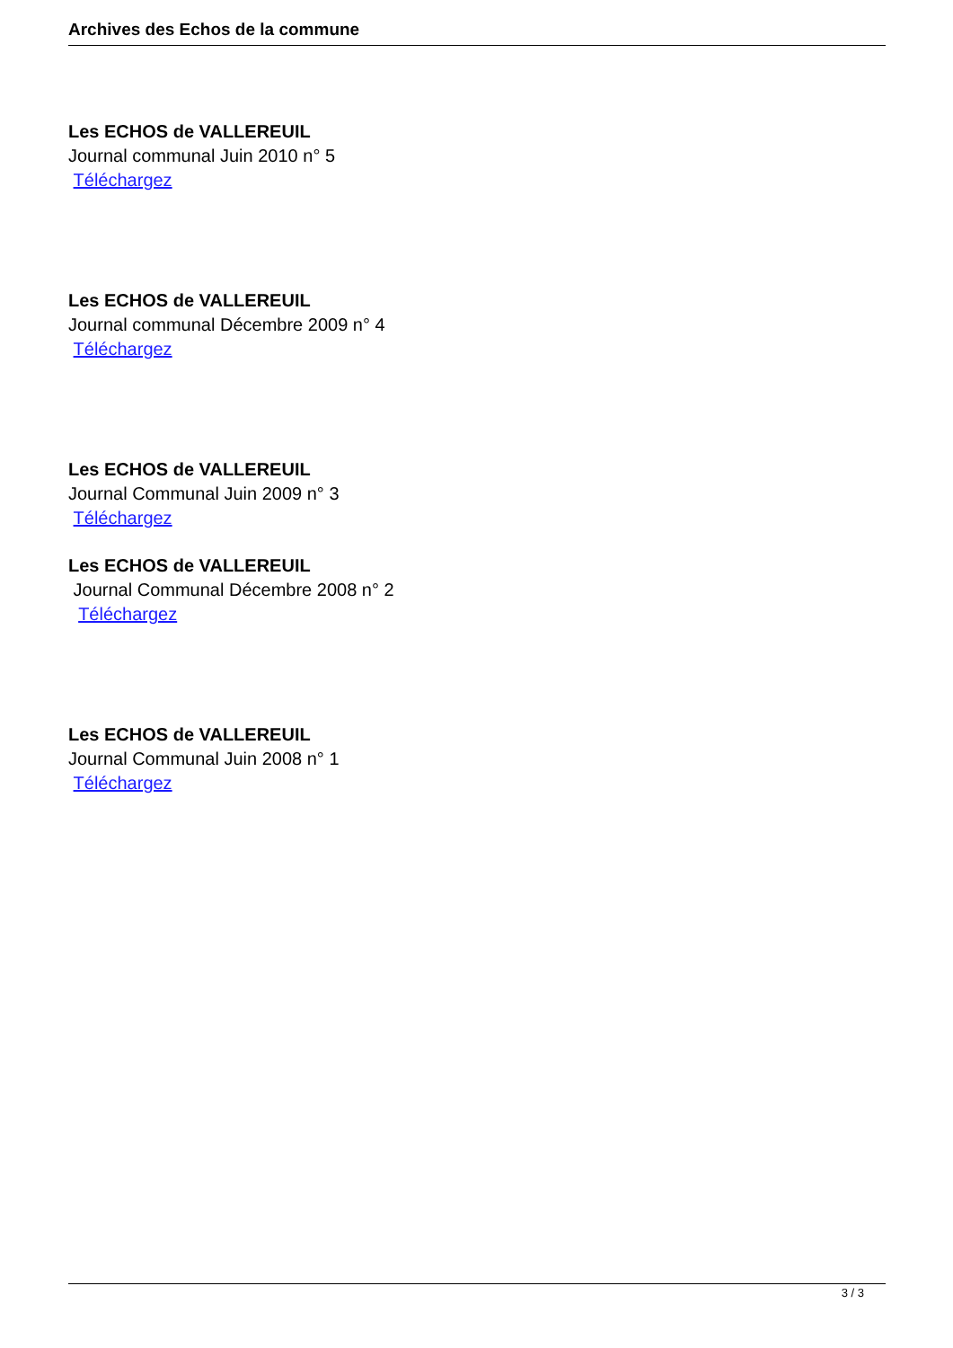Archives des Echos de la commune
Les ECHOS de VALLEREUIL
Journal communal Juin 2010 n° 5
Téléchargez
Les ECHOS de VALLEREUIL
Journal communal Décembre 2009 n° 4
Téléchargez
Les ECHOS de VALLEREUIL
Journal Communal Juin 2009 n° 3
Téléchargez
Les ECHOS de VALLEREUIL
Journal Communal Décembre 2008 n° 2
Téléchargez
Les ECHOS de VALLEREUIL
Journal Communal Juin 2008 n° 1
Téléchargez
3 / 3